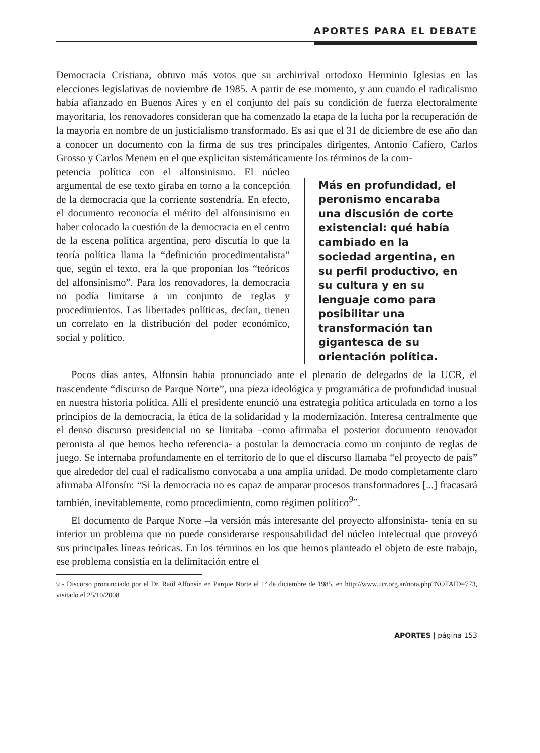APORTES PARA EL DEBATE
Democracia Cristiana, obtuvo más votos que su archirrival ortodoxo Herminio Iglesias en las elecciones legislativas de noviembre de 1985. A partir de ese momento, y aun cuando el radicalismo había afianzado en Buenos Aires y en el conjunto del país su condición de fuerza electoralmente mayoritaria, los renovadores consideran que ha comenzado la etapa de la lucha por la recuperación de la mayoría en nombre de un justicialismo transformado. Es así que el 31 de diciembre de ese año dan a conocer un documento con la firma de sus tres principales dirigentes, Antonio Cafiero, Carlos Grosso y Carlos Menem en el que explicitan sistemáticamente los términos de la com-
petencia política con el alfonsinismo. El núcleo argumental de ese texto giraba en torno a la concepción de la democracia que la corriente sostendría. En efecto, el documento reconocía el mérito del alfonsinismo en haber colocado la cuestión de la democracia en el centro de la escena política argentina, pero discutía lo que la teoría política llama la “definición procedimentalista” que, según el texto, era la que proponían los “teóricos del alfonsinismo”. Para los renovadores, la democracia no podía limitarse a un conjunto de reglas y procedimientos. Las libertades políticas, decían, tienen un correlato en la distribución del poder económico, social y político.
Más en profundidad, el peronismo encaraba una discusión de corte existencial: qué había cambiado en la sociedad argentina, en su perfil productivo, en su cultura y en su lenguaje como para posibilitar una transformación tan gigantesca de su orientación política.
Pocos días antes, Alfonsín había pronunciado ante el plenario de delegados de la UCR, el trascendente “discurso de Parque Norte”, una pieza ideológica y programática de profundidad inusual en nuestra historia política. Allí el presidente enunció una estrategia política articulada en torno a los principios de la democracia, la ética de la solidaridad y la modernización. Interesa centralmente que el denso discurso presidencial no se limitaba –como afirmaba el posterior documento renovador peronista al que hemos hecho referencia- a postular la democracia como un conjunto de reglas de juego. Se internaba profundamente en el territorio de lo que el discurso llamaba “el proyecto de país” que alrededor del cual el radicalismo convocaba a una amplia unidad. De modo completamente claro afirmaba Alfonsín: “Si la democracia no es capaz de amparar procesos transformadores [...] fracasará también, inevitablemente, como procedimiento, como régimen político<sup>9</sup>”.
El documento de Parque Norte –la versión más interesante del proyecto alfonsinista- tenía en su interior un problema que no puede considerarse responsabilidad del núcleo intelectual que proveyó sus principales líneas teóricas. En los términos en los que hemos planteado el objeto de este trabajo, ese problema consistía en la delimitación entre el
9 - Discurso pronunciado por el Dr. Raúl Alfonsín en Parque Norte el 1º de diciembre de 1985, en http://www.ucr.org.ar/nota.php?NOTAID=773, visitado el 25/10/2008
APORTES | página 153